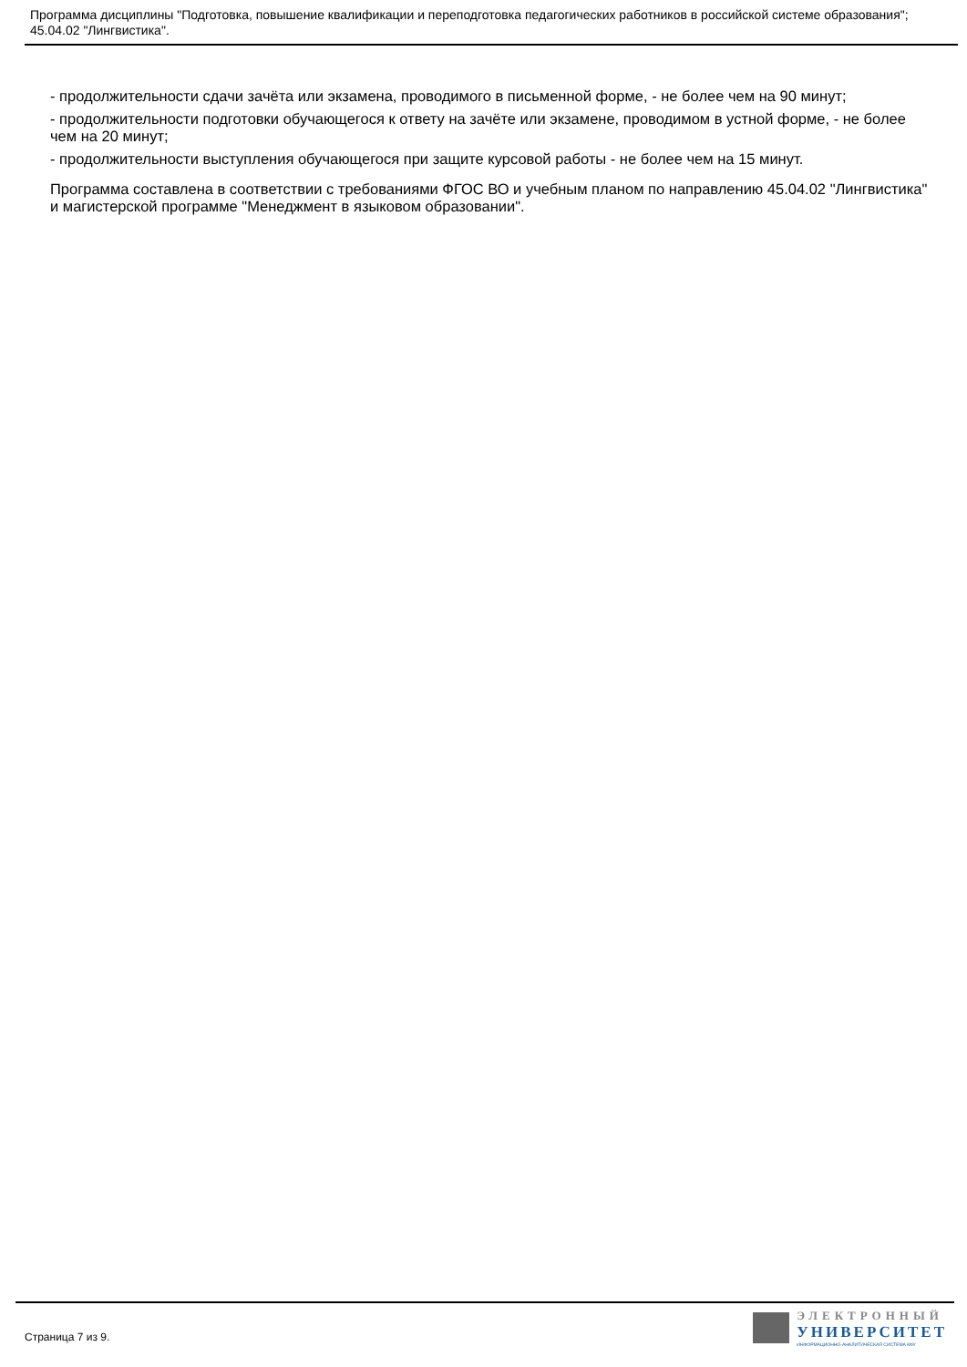Программа дисциплины "Подготовка, повышение квалификации и переподготовка педагогических работников в российской системе образования"; 45.04.02 "Лингвистика".
- продолжительности сдачи зачёта или экзамена, проводимого в письменной форме, - не более чем на 90 минут;
- продолжительности подготовки обучающегося к ответу на зачёте или экзамене, проводимом в устной форме, - не более чем на 20 минут;
- продолжительности выступления обучающегося при защите курсовой работы - не более чем на 15 минут.
Программа составлена в соответствии с требованиями ФГОС ВО и учебным планом по направлению 45.04.02 "Лингвистика" и магистерской программе "Менеджмент в языковом образовании".
Страница 7 из 9.
ЭЛЕКТРОННЫЙ
УНИВЕРСИТЕТ
ИНФОРМАЦИОННО-АНАЛИТИЧЕСКАЯ СИСТЕМА КФУ